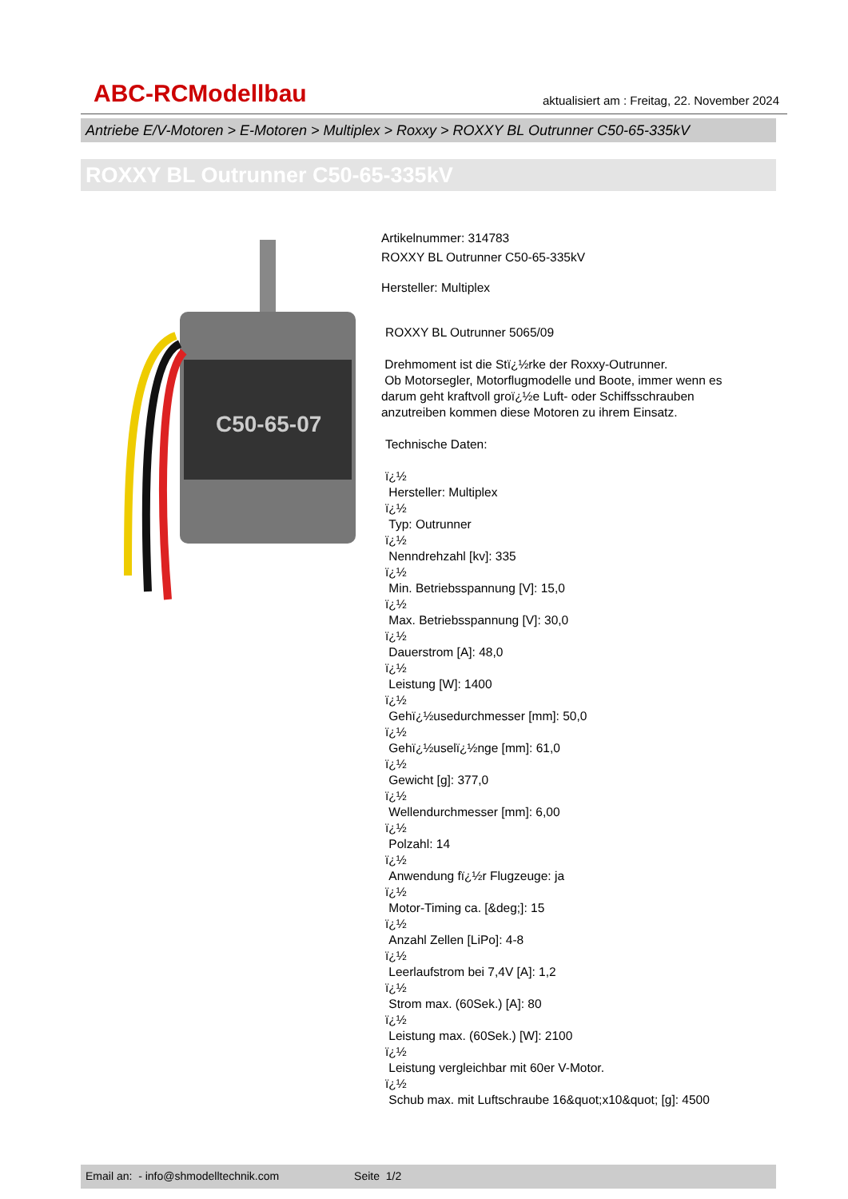ABC-RCModellbau aktualisiert am : Freitag, 22. November 2024
Antriebe E/V-Motoren > E-Motoren > Multiplex > Roxxy > ROXXY BL Outrunner C50-65-335kV
ROXXY BL Outrunner C50-65-335kV
C50-65-07
Artikelnummer: 314783
ROXXY BL Outrunner C50-65-335kV
Hersteller: Multiplex
ROXXY BL Outrunner 5065/09
Drehmoment ist die Stï¿½rke der Roxxy-Outrunner.
Ob Motorsegler, Motorflugmodelle und Boote, immer wenn es darum geht kraftvoll groï¿½e Luft- oder Schiffsschrauben anzutreiben kommen diese Motoren zu ihrem Einsatz.
Technische Daten:
ï¿½
Hersteller: Multiplex
ï¿½
Typ: Outrunner
ï¿½
Nenndrehzahl [kv]: 335
ï¿½
Min. Betriebsspannung [V]: 15,0
ï¿½
Max. Betriebsspannung [V]: 30,0
ï¿½
Dauerstrom [A]: 48,0
ï¿½
Leistung [W]: 1400
ï¿½
Gehï¿½usedurchmesser [mm]: 50,0
ï¿½
Gehï¿½uselï¿½nge [mm]: 61,0
ï¿½
Gewicht [g]: 377,0
ï¿½
Wellendurchmesser [mm]: 6,00
ï¿½
Polzahl: 14
ï¿½
Anwendung fï¿½r Flugzeuge: ja
ï¿½
Motor-Timing ca. [&deg;]: 15
ï¿½
Anzahl Zellen [LiPo]: 4-8
ï¿½
Leerlaufstrom bei 7,4V [A]: 1,2
ï¿½
Strom max. (60Sek.) [A]: 80
ï¿½
Leistung max. (60Sek.) [W]: 2100
ï¿½
Leistung vergleichbar mit 60er V-Motor.
ï¿½
Schub max. mit Luftschraube 16&quot;x10&quot; [g]: 4500
Email an: - info@shmodelltechnik.com Seite 1/2